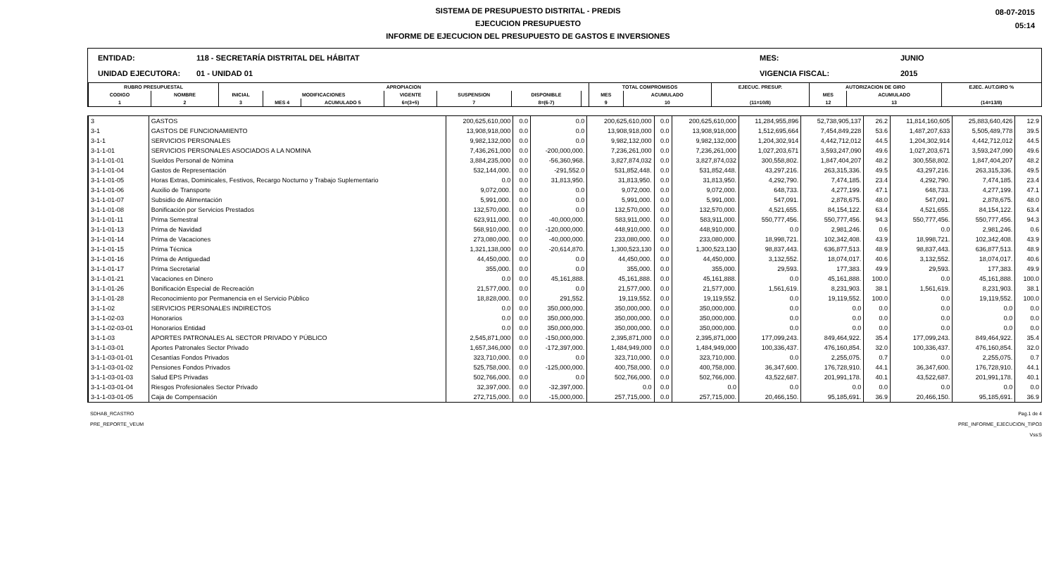SISTEMA DE PRESUPUESTO DISTRITAL - PREDIS
EJECUCION PRESUPUESTO
INFORME DE EJECUCION DEL PRESUPUESTO DE GASTOS E INVERSIONES
08-07-2015
05:14
ENTIDAD: 118 - SECRETARÍA DISTRITAL DEL HÁBITAT MES: JUNIO UNIDAD EJECUTORA: 01 - UNIDAD 01 VIGENCIA FISCAL: 2015
| RUBRO PRESUPUESTAL | | APROPIACION | | | | | | | TOTAL COMPROMISOS | | EJECUC. PRESUP. | AUTORIZACION DE GIRO | | EJEC. AUT.GIRO % |
| --- | --- | --- | --- | --- | --- | --- | --- | --- | --- | --- | --- | --- | --- | --- |
| CODIGO | NOMBRE | INICIAL | MODIFICACIONES | | VIGENTE | SUSPENSION | DISPONIBLE | | MES | ACUMULADO | | MES | ACUMULADO | |
| 1 | 2 | 3 | MES 4 | ACUMULADO 5 | 6=(3+5) | 7 | 8=(6-7) | | 9 | 10 | (11=10/8) | 12 | 13 | (14=13/8) |
| 3 | GASTOS | 200,625,610,000 | 0.0 | 0.0 | 200,625,610,000 | 0.0 | 200,625,610,000 | 11,284,955,896 | 52,738,905,137 | 26.2 | 11,814,160,605 | 25,883,640,426 | 12.9 |
| 3-1 | GASTOS DE FUNCIONAMIENTO | 13,908,918,000 | 0.0 | 0.0 | 13,908,918,000 | 0.0 | 13,908,918,000 | 1,512,695,664 | 7,454,849,228 | 53.6 | 1,487,207,633 | 5,505,489,778 | 39.5 |
| 3-1-1 | SERVICIOS PERSONALES | 9,982,132,000 | 0.0 | 0.0 | 9,982,132,000 | 0.0 | 9,982,132,000 | 1,204,302,914 | 4,442,712,012 | 44.5 | 1,204,302,914 | 4,442,712,012 | 44.5 |
| 3-1-1-01 | SERVICIOS PERSONALES ASOCIADOS A LA NOMINA | 7,436,261,000 | 0.0 | -200,000,000. | 7,236,261,000 | 0.0 | 7,236,261,000 | 1,027,203,671 | 3,593,247,090 | 49.6 | 1,027,203,671 | 3,593,247,090 | 49.6 |
| 3-1-1-01-01 | Sueldos Personal de Nómina | 3,884,235,000 | 0.0 | -56,360,968. | 3,827,874,032 | 0.0 | 3,827,874,032 | 300,558,802. | 1,847,404,207 | 48.2 | 300,558,802. | 1,847,404,207 | 48.2 |
| 3-1-1-01-04 | Gastos de Representación | 532,144,000. | 0.0 | -291,552.0 | 531,852,448. | 0.0 | 531,852,448. | 43,297,216. | 263,315,336. | 49.5 | 43,297,216. | 263,315,336. | 49.5 |
| 3-1-1-01-05 | Horas Extras, Dominicales, Festivos, Recargo Nocturno y Trabajo Suplementario | 0.0 | 0.0 | 31,813,950. | 31,813,950. | 0.0 | 31,813,950. | 4,292,790. | 7,474,185. | 23.4 | 4,292,790. | 7,474,185. | 23.4 |
| 3-1-1-01-06 | Auxilio de Transporte | 9,072,000. | 0.0 | 0.0 | 9,072,000. | 0.0 | 9,072,000. | 648,733. | 4,277,199. | 47.1 | 648,733. | 4,277,199. | 47.1 |
| 3-1-1-01-07 | Subsidio de Alimentación | 5,991,000. | 0.0 | 0.0 | 5,991,000. | 0.0 | 5,991,000. | 547,091. | 2,878,675. | 48.0 | 547,091. | 2,878,675. | 48.0 |
| 3-1-1-01-08 | Bonificación por Servicios Prestados | 132,570,000. | 0.0 | 0.0 | 132,570,000. | 0.0 | 132,570,000. | 4,521,655. | 84,154,122. | 63.4 | 4,521,655. | 84,154,122. | 63.4 |
| 3-1-1-01-11 | Prima Semestral | 623,911,000. | 0.0 | -40,000,000. | 583,911,000. | 0.0 | 583,911,000. | 550,777,456. | 550,777,456. | 94.3 | 550,777,456. | 550,777,456. | 94.3 |
| 3-1-1-01-13 | Prima de Navidad | 568,910,000. | 0.0 | -120,000,000. | 448,910,000. | 0.0 | 448,910,000. | 0.0 | 2,981,246. | 0.6 | 0.0 | 2,981,246. | 0.6 |
| 3-1-1-01-14 | Prima de Vacaciones | 273,080,000. | 0.0 | -40,000,000. | 233,080,000. | 0.0 | 233,080,000. | 18,998,721. | 102,342,408. | 43.9 | 18,998,721. | 102,342,408. | 43.9 |
| 3-1-1-01-15 | Prima Técnica | 1,321,138,000 | 0.0 | -20,614,870. | 1,300,523,130 | 0.0 | 1,300,523,130 | 98,837,443. | 636,877,513. | 48.9 | 98,837,443. | 636,877,513. | 48.9 |
| 3-1-1-01-16 | Prima de Antiguedad | 44,450,000. | 0.0 | 0.0 | 44,450,000. | 0.0 | 44,450,000. | 3,132,552. | 18,074,017. | 40.6 | 3,132,552. | 18,074,017. | 40.6 |
| 3-1-1-01-17 | Prima Secretarial | 355,000. | 0.0 | 0.0 | 355,000. | 0.0 | 355,000. | 29,593. | 177,383. | 49.9 | 29,593. | 177,383. | 49.9 |
| 3-1-1-01-21 | Vacaciones en Dinero | 0.0 | 0.0 | 45,161,888. | 45,161,888. | 0.0 | 45,161,888. | 0.0 | 45,161,888. | 100.0 | 0.0 | 45,161,888. | 100.0 |
| 3-1-1-01-26 | Bonificación Especial de Recreación | 21,577,000. | 0.0 | 0.0 | 21,577,000. | 0.0 | 21,577,000. | 1,561,619. | 8,231,903. | 38.1 | 1,561,619. | 8,231,903. | 38.1 |
| 3-1-1-01-28 | Reconocimiento por Permanencia en el Servicio Público | 18,828,000. | 0.0 | 291,552. | 19,119,552. | 0.0 | 19,119,552. | 0.0 | 19,119,552. | 100.0 | 0.0 | 19,119,552. | 100.0 |
| 3-1-1-02 | SERVICIOS PERSONALES INDIRECTOS | 0.0 | 0.0 | 350,000,000. | 350,000,000. | 0.0 | 350,000,000. | 0.0 | 0.0 | 0.0 | 0.0 | 0.0 | 0.0 |
| 3-1-1-02-03 | Honorarios | 0.0 | 0.0 | 350,000,000. | 350,000,000. | 0.0 | 350,000,000. | 0.0 | 0.0 | 0.0 | 0.0 | 0.0 | 0.0 |
| 3-1-1-02-03-01 | Honorarios Entidad | 0.0 | 0.0 | 350,000,000. | 350,000,000. | 0.0 | 350,000,000. | 0.0 | 0.0 | 0.0 | 0.0 | 0.0 | 0.0 |
| 3-1-1-03 | APORTES PATRONALES AL SECTOR PRIVADO Y PÚBLICO | 2,545,871,000 | 0.0 | -150,000,000. | 2,395,871,000 | 0.0 | 2,395,871,000 | 177,099,243. | 849,464,922. | 35.4 | 177,099,243. | 849,464,922. | 35.4 |
| 3-1-1-03-01 | Aportes Patronales Sector Privado | 1,657,346,000 | 0.0 | -172,397,000. | 1,484,949,000 | 0.0 | 1,484,949,000 | 100,336,437. | 476,160,854. | 32.0 | 100,336,437. | 476,160,854. | 32.0 |
| 3-1-1-03-01-01 | Cesantías Fondos Privados | 323,710,000. | 0.0 | 0.0 | 323,710,000. | 0.0 | 323,710,000. | 0.0 | 2,255,075. | 0.7 | 0.0 | 2,255,075. | 0.7 |
| 3-1-1-03-01-02 | Pensiones Fondos Privados | 525,758,000. | 0.0 | -125,000,000. | 400,758,000. | 0.0 | 400,758,000. | 36,347,600. | 176,728,910. | 44.1 | 36,347,600. | 176,728,910. | 44.1 |
| 3-1-1-03-01-03 | Salud EPS Privadas | 502,766,000. | 0.0 | 0.0 | 502,766,000. | 0.0 | 502,766,000. | 43,522,687. | 201,991,178. | 40.1 | 43,522,687. | 201,991,178. | 40.1 |
| 3-1-1-03-01-04 | Riesgos Profesionales Sector Privado | 32,397,000. | 0.0 | -32,397,000. | 0.0 | 0.0 | 0.0 | 0.0 | 0.0 | 0.0 | 0.0 | 0.0 | 0.0 |
| 3-1-1-03-01-05 | Caja de Compensación | 272,715,000. | 0.0 | -15,000,000. | 257,715,000. | 0.0 | 257,715,000. | 20,466,150. | 95,185,691. | 36.9 | 20,466,150. | 95,185,691. | 36.9 |
SDHAB_RCASTRO
PRE_REPORTE_VEUM
Pag.1 de 4
PRE_INFORME_EJECUCION_TIPO3
Vss:5